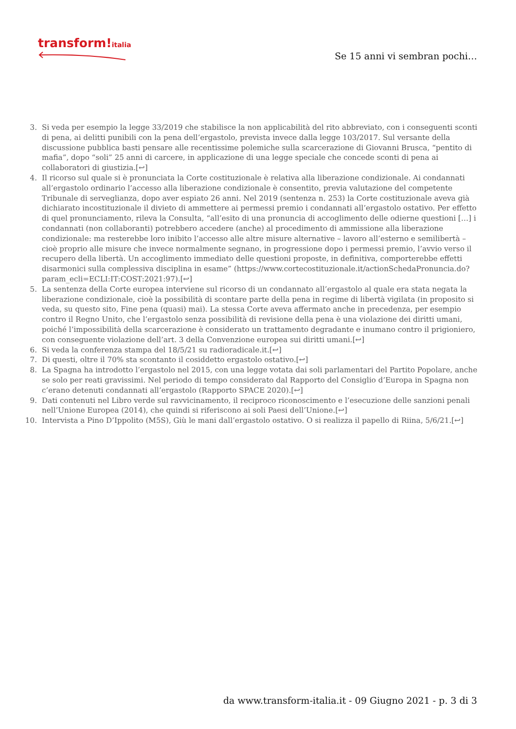transform!italia
Se 15 anni vi sembran pochi…
3. Si veda per esempio la legge 33/2019 che stabilisce la non applicabilità del rito abbreviato, con i conseguenti sconti di pena, ai delitti punibili con la pena dell’ergastolo, prevista invece dalla legge 103/2017. Sul versante della discussione pubblica basti pensare alle recentissime polemiche sulla scarcerazione di Giovanni Brusca, “pentito di mafia”, dopo “soli” 25 anni di carcere, in applicazione di una legge speciale che concede sconti di pena ai collaboratori di giustizia.[↩]
4. Il ricorso sul quale si è pronunciata la Corte costituzionale è relativa alla liberazione condizionale. Ai condannati all’ergastolo ordinario l’accesso alla liberazione condizionale è consentito, previa valutazione del competente Tribunale di serveglianza, dopo aver espiato 26 anni. Nel 2019 (sentenza n. 253) la Corte costituzionale aveva già dichiarato incostituzionale il divieto di ammettere ai permessi premio i condannati all’ergastolo ostativo. Per effetto di quel pronunciamento, rileva la Consulta, “all’esito di una pronuncia di accoglimento delle odierne questioni […] i condannati (non collaboranti) potrebbero accedere (anche) al procedimento di ammissione alla liberazione condizionale: ma resterebbe loro inibito l’accesso alle altre misure alternative – lavoro all’esterno e semilibertà – cioè proprio alle misure che invece normalmente segnano, in progressione dopo i permessi premio, l’avvio verso il recupero della libertà. Un accoglimento immediato delle questioni proposte, in definitiva, comporterebbe effetti disarmonici sulla complessiva disciplina in esame” (https://www.cortecostituzionale.it/actionSchedaPronuncia.do?param_ecli=ECLI:IT:COST:2021:97).[↩]
5. La sentenza della Corte europea interviene sul ricorso di un condannato all’ergastolo al quale era stata negata la liberazione condizionale, cioè la possibilità di scontare parte della pena in regime di libertà vigilata (in proposito si veda, su questo sito, Fine pena (quasi) mai). La stessa Corte aveva affermato anche in precedenza, per esempio contro il Regno Unito, che l’ergastolo senza possibilità di revisione della pena è una violazione dei diritti umani, poiché l’impossibilità della scarcerazione è considerato un trattamento degradante e inumano contro il prigioniero, con conseguente violazione dell’art. 3 della Convenzione europea sui diritti umani.[↩]
6. Si veda la conferenza stampa del 18/5/21 su radioradicale.it.[↩]
7. Di questi, oltre il 70% sta scontanto il cosiddetto ergastolo ostativo.[↩]
8. La Spagna ha introdotto l’ergastolo nel 2015, con una legge votata dai soli parlamentari del Partito Popolare, anche se solo per reati gravissimi. Nel periodo di tempo considerato dal Rapporto del Consiglio d’Europa in Spagna non c’erano detenuti condannati all’ergastolo (Rapporto SPACE 2020).[↩]
9. Dati contenuti nel Libro verde sul ravvicinamento, il reciproco riconoscimento e l’esecuzione delle sanzioni penali nell’Unione Europea (2014), che quindi si riferiscono ai soli Paesi dell’Unione.[↩]
10. Intervista a Pino D’Ippolito (M5S), Giù le mani dall’ergastolo ostativo. O si realizza il papello di Riina, 5/6/21.[↩]
da www.transform-italia.it - 09 Giugno 2021 - p. 3 di 3